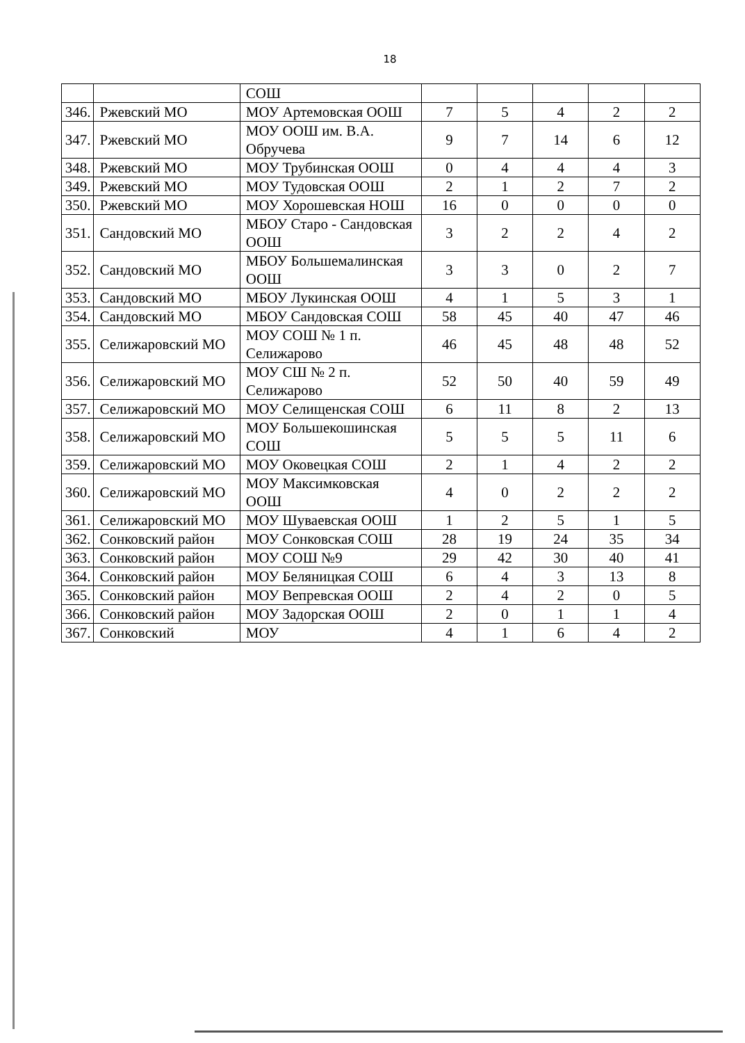18
| | | СОШ | | | | | |
| 346. | Ржевский МО | МОУ Артемовская ООШ | 7 | 5 | 4 | 2 | 2 |
| 347. | Ржевский МО | МОУ ООШ им. В.А. Обручева | 9 | 7 | 14 | 6 | 12 |
| 348. | Ржевский МО | МОУ Трубинская ООШ | 0 | 4 | 4 | 4 | 3 |
| 349. | Ржевский МО | МОУ Тудовская ООШ | 2 | 1 | 2 | 7 | 2 |
| 350. | Ржевский МО | МОУ Хорошевская НОШ | 16 | 0 | 0 | 0 | 0 |
| 351. | Сандовский МО | МБОУ Старо - Сандовская ООШ | 3 | 2 | 2 | 4 | 2 |
| 352. | Сандовский МО | МБОУ Большемалинская ООШ | 3 | 3 | 0 | 2 | 7 |
| 353. | Сандовский МО | МБОУ Лукинская ООШ | 4 | 1 | 5 | 3 | 1 |
| 354. | Сандовский МО | МБОУ Сандовская СОШ | 58 | 45 | 40 | 47 | 46 |
| 355. | Селижаровский МО | МОУ СОШ № 1 п. Селижарово | 46 | 45 | 48 | 48 | 52 |
| 356. | Селижаровский МО | МОУ СШ № 2 п. Селижарово | 52 | 50 | 40 | 59 | 49 |
| 357. | Селижаровский МО | МОУ Селищенская СОШ | 6 | 11 | 8 | 2 | 13 |
| 358. | Селижаровский МО | МОУ Большекошинская СОШ | 5 | 5 | 5 | 11 | 6 |
| 359. | Селижаровский МО | МОУ Оковецкая СОШ | 2 | 1 | 4 | 2 | 2 |
| 360. | Селижаровский МО | МОУ Максимковская ООШ | 4 | 0 | 2 | 2 | 2 |
| 361. | Селижаровский МО | МОУ Шуваевская ООШ | 1 | 2 | 5 | 1 | 5 |
| 362. | Сонковский район | МОУ Сонковская СОШ | 28 | 19 | 24 | 35 | 34 |
| 363. | Сонковский район | МОУ СОШ №9 | 29 | 42 | 30 | 40 | 41 |
| 364. | Сонковский район | МОУ Беляницкая СОШ | 6 | 4 | 3 | 13 | 8 |
| 365. | Сонковский район | МОУ Вепревская ООШ | 2 | 4 | 2 | 0 | 5 |
| 366. | Сонковский район | МОУ Задорская ООШ | 2 | 0 | 1 | 1 | 4 |
| 367. | Сонковский | МОУ | 4 | 1 | 6 | 4 | 2 |